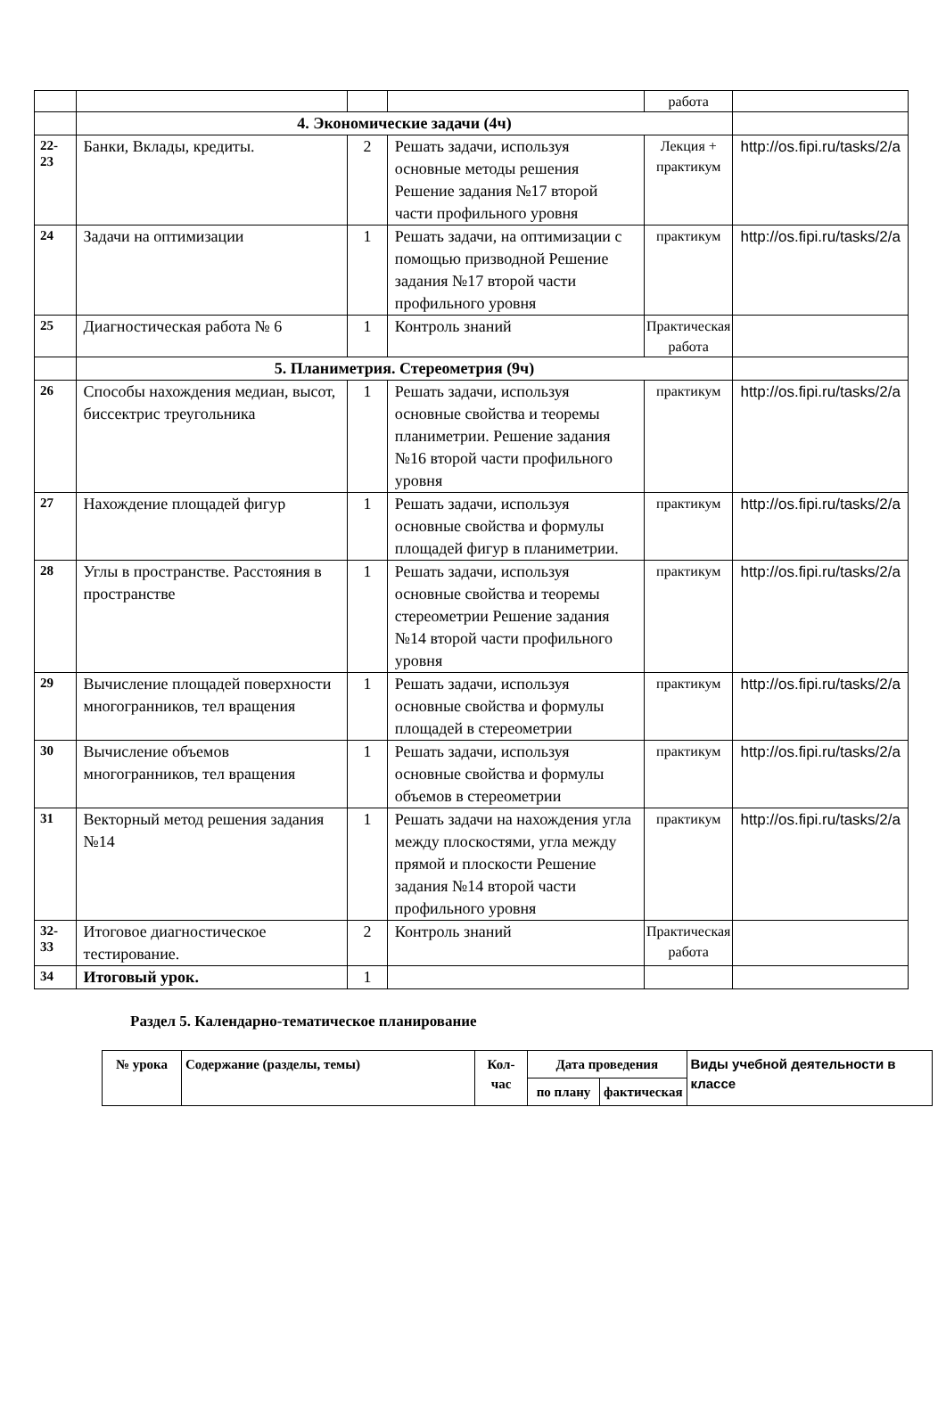| | | | | работа | |
| | 4. Экономические задачи (4ч) | | | | |
| 22-23 | Банки, Вклады, кредиты. | 2 | Решать задачи, используя основные методы решения Решение задания №17 второй части профильного уровня | Лекция + практикум | http://os.fipi.ru/tasks/2/a |
| 24 | Задачи на оптимизации | 1 | Решать задачи, на оптимизации с помощью призводной Решение задания №17 второй части профильного уровня | практикум | http://os.fipi.ru/tasks/2/a |
| 25 | Диагностическая работа № 6 | 1 | Контроль знаний | Практическая работа | |
| | 5. Планиметрия. Стереометрия (9ч) | | | | |
| 26 | Способы нахождения медиан, высот, биссектрис треугольника | 1 | Решать задачи, используя основные свойства и теоремы планиметрии. Решение задания №16 второй части профильного уровня | практикум | http://os.fipi.ru/tasks/2/a |
| 27 | Нахождение площадей фигур | 1 | Решать задачи, используя основные свойства и формулы площадей фигур в планиметрии. | практикум | http://os.fipi.ru/tasks/2/a |
| 28 | Углы в пространстве. Расстояния в пространстве | 1 | Решать задачи, используя основные свойства и теоремы стереометрии Решение задания №14 второй части профильного уровня | практикум | http://os.fipi.ru/tasks/2/a |
| 29 | Вычисление площадей поверхности многогранников, тел вращения | 1 | Решать задачи, используя основные свойства и формулы площадей в стереометрии | практикум | http://os.fipi.ru/tasks/2/a |
| 30 | Вычисление объемов многогранников, тел вращения | 1 | Решать задачи, используя основные свойства и формулы объемов в стереометрии | практикум | http://os.fipi.ru/tasks/2/a |
| 31 | Векторный метод решения задания №14 | 1 | Решать задачи на нахождения угла между плоскостями, угла между прямой и плоскости Решение задания №14 второй части профильного уровня | практикум | http://os.fipi.ru/tasks/2/a |
| 32-33 | Итоговое диагностическое тестирование. | 2 | Контроль знаний | Практическая работа | |
| 34 | Итоговый урок. | 1 | | | |
Раздел 5. Календарно-тематическое планирование
| № урока | Содержание (разделы, темы) | Кол-час | Дата проведения | | Виды учебной деятельности в классе |
| --- | --- | --- | --- | --- | --- |
| | | | по плану | фактическая | |